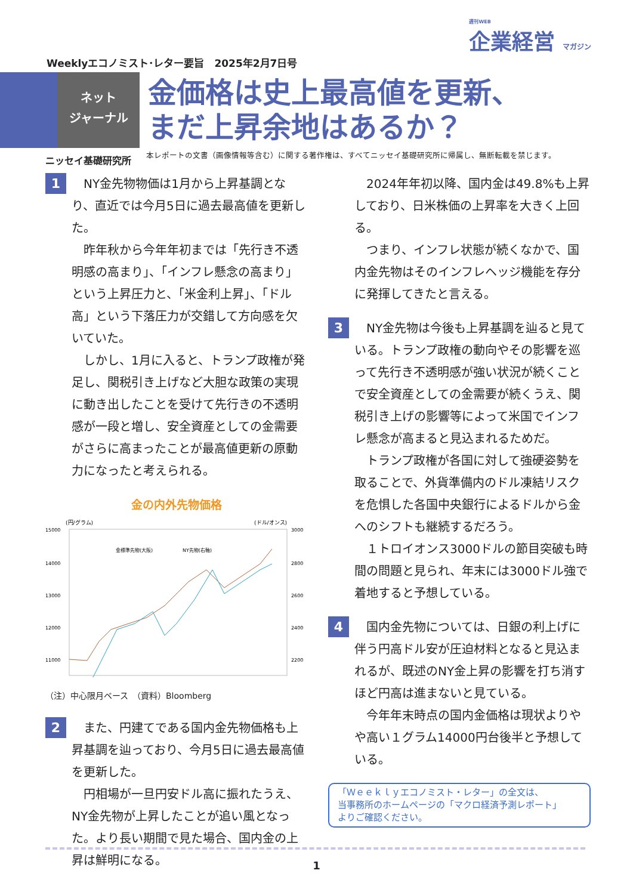週刊WEB
企業経営 マガジン
Weeklyエコノミスト･レター要旨　2025年2月7日号
ネット
ジャーナル
金価格は史上最高値を更新、
まだ上昇余地はあるか？
ニッセイ基礎研究所
本レポートの文書（画像情報等含む）に関する著作権は、すべてニッセイ基礎研究所に帰属し、無断転載を禁じます。
1
NY金先物物価は1月から上昇基調となり、直近では今月5日に過去最高値を更新した。
昨年秋から今年年初までは「先行き不透明感の高まり」、「インフレ懸念の高まり」という上昇圧力と、「米金利上昇」、「ドル高」という下落圧力が交錯して方向感を欠いていた。
しかし、1月に入ると、トランプ政権が発足し、関税引き上げなど大胆な政策の実現に動き出したことを受けて先行きの不透明感が一段と増し、安全資産としての金需要がさらに高まったことが最高値更新の原動力になったと考えられる。
金の内外先物価格
(円/グラム)
(ドル/オンス)
15000
14000
13000
12000
11000
3000
2800
2600
2400
2200
金標準先物(大阪)
NY先物(右軸)
（注）中心限月ベース　（資料）Bloomberg
2
また、円建てである国内金先物価格も上昇基調を辿っており、今月5日に過去最高値を更新した。
円相場が一旦円安ドル高に振れたうえ、NY金先物が上昇したことが追い風となった。より長い期間で見た場合、国内金の上昇は鮮明になる。
2024年年初以降、国内金は49.8%も上昇しており、日米株価の上昇率を大きく上回る。
つまり、インフレ状態が続くなかで、国内金先物はそのインフレヘッジ機能を存分に発揮してきたと言える。
3
NY金先物は今後も上昇基調を辿ると見ている。トランプ政権の動向やその影響を巡って先行き不透明感が強い状況が続くことで安全資産としての金需要が続くうえ、関税引き上げの影響等によって米国でインフレ懸念が高まると見込まれるためだ。
トランプ政権が各国に対して強硬姿勢を取ることで、外貨準備内のドル凍結リスクを危惧した各国中央銀行によるドルから金へのシフトも継続するだろう。
１トロイオンス3000ドルの節目突破も時間の問題と見られ、年末には3000ドル強で着地すると予想している。
4
国内金先物については、日銀の利上げに伴う円高ドル安が圧迫材料となると見込まれるが、既述のNY金上昇の影響を打ち消すほど円高は進まないと見ている。
今年年末時点の国内金価格は現状よりやや高い１グラム14000円台後半と予想している。
「Ｗｅｅｋｌｙエコノミスト・レター」の全文は、
当事務所のホームページの「マクロ経済予測レポート」
よりご確認ください。
1